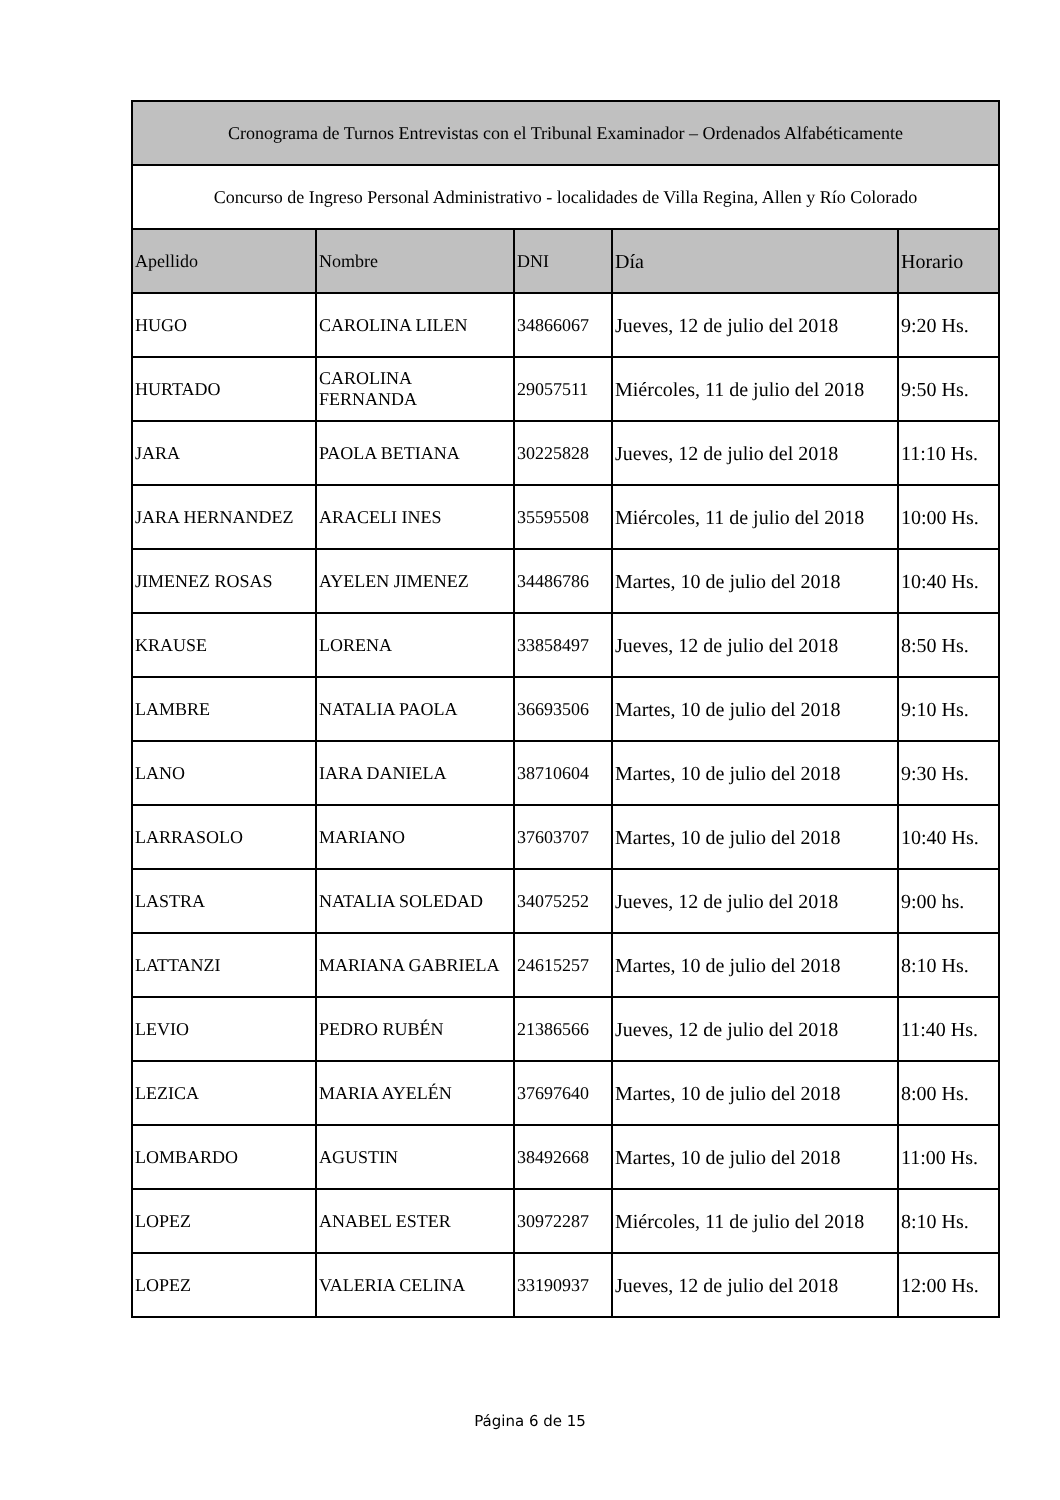| Cronograma de Turnos Entrevistas con el Tribunal Examinador – Ordenados Alfabéticamente | | | | |
| Concurso de Ingreso Personal Administrativo - localidades de Villa Regina, Allen y Río Colorado | | | | |
| Apellido | Nombre | DNI | Día | Horario |
| HUGO | CAROLINA LILEN | 34866067 | Jueves, 12 de julio del 2018 | 9:20 Hs. |
| HURTADO | CAROLINA FERNANDA | 29057511 | Miércoles, 11 de julio del 2018 | 9:50 Hs. |
| JARA | PAOLA BETIANA | 30225828 | Jueves, 12 de julio del 2018 | 11:10 Hs. |
| JARA HERNANDEZ | ARACELI INES | 35595508 | Miércoles, 11 de julio del 2018 | 10:00 Hs. |
| JIMENEZ ROSAS | AYELEN JIMENEZ | 34486786 | Martes, 10 de julio del 2018 | 10:40 Hs. |
| KRAUSE | LORENA | 33858497 | Jueves, 12 de julio del 2018 | 8:50 Hs. |
| LAMBRE | NATALIA PAOLA | 36693506 | Martes, 10 de julio del 2018 | 9:10 Hs. |
| LANO | IARA DANIELA | 38710604 | Martes, 10 de julio del 2018 | 9:30 Hs. |
| LARRASOLO | MARIANO | 37603707 | Martes, 10 de julio del 2018 | 10:40 Hs. |
| LASTRA | NATALIA SOLEDAD | 34075252 | Jueves, 12 de julio del 2018 | 9:00 hs. |
| LATTANZI | MARIANA GABRIELA | 24615257 | Martes, 10 de julio del 2018 | 8:10 Hs. |
| LEVIO | PEDRO RUBÉN | 21386566 | Jueves, 12 de julio del 2018 | 11:40 Hs. |
| LEZICA | MARIA AYELÉN | 37697640 | Martes, 10 de julio del 2018 | 8:00 Hs. |
| LOMBARDO | AGUSTIN | 38492668 | Martes, 10 de julio del 2018 | 11:00 Hs. |
| LOPEZ | ANABEL ESTER | 30972287 | Miércoles, 11 de julio del 2018 | 8:10 Hs. |
| LOPEZ | VALERIA CELINA | 33190937 | Jueves, 12 de julio del 2018 | 12:00 Hs. |
Página 6 de 15